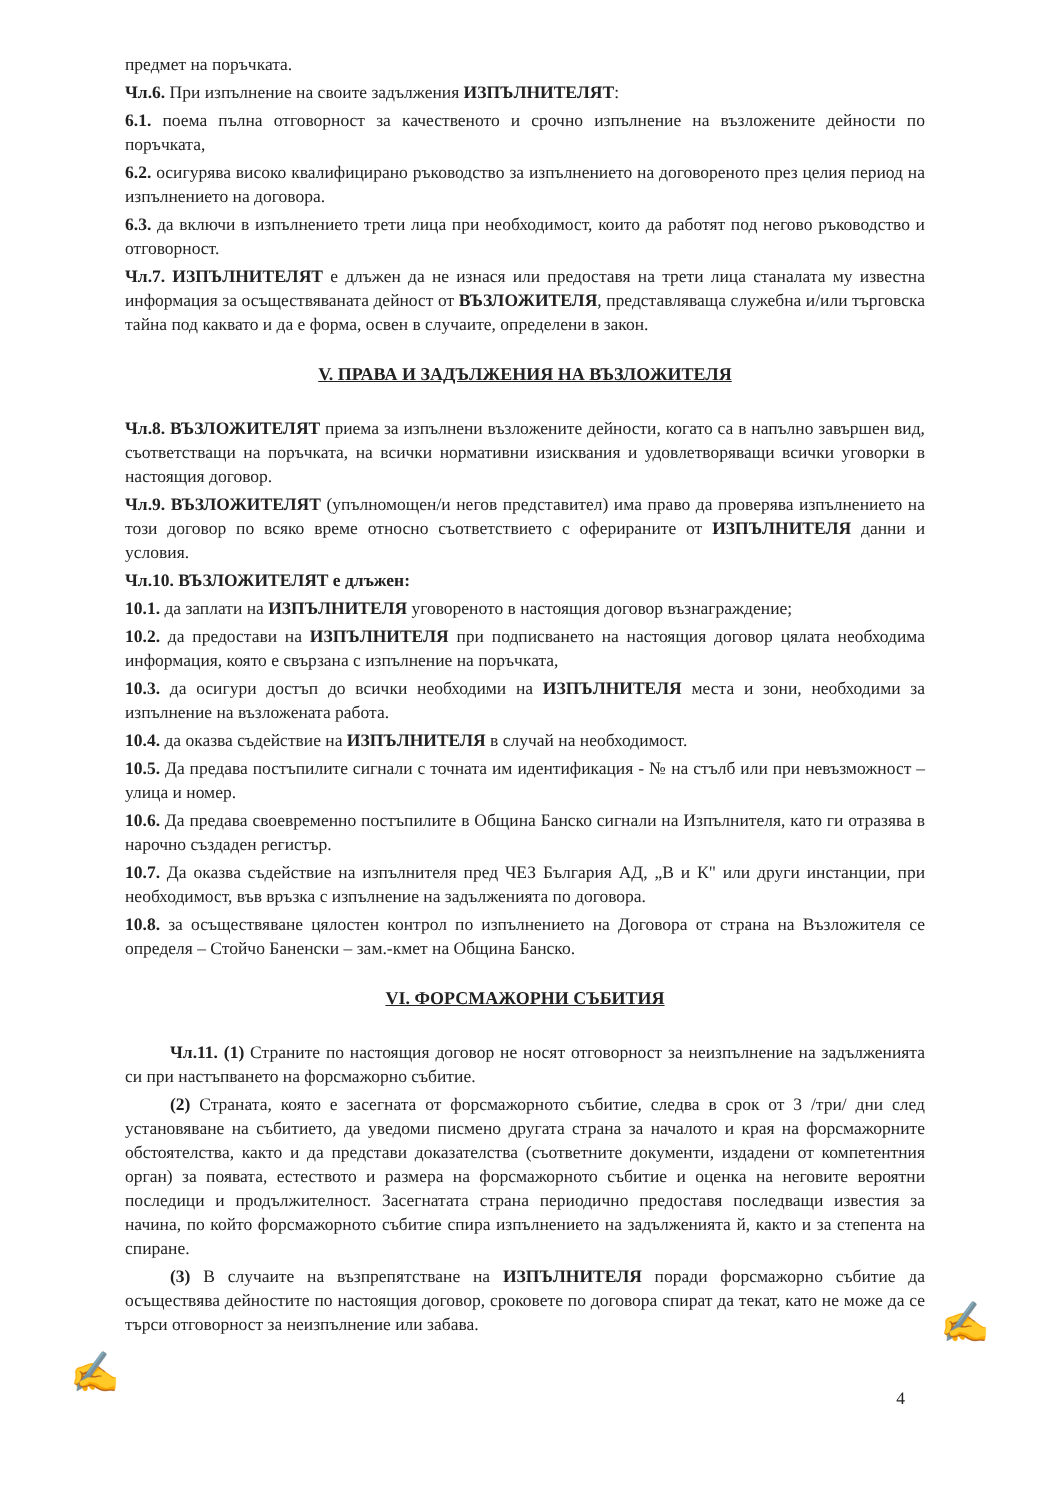предмет на поръчката.
Чл.6. При изпълнение на своите задължения ИЗПЪЛНИТЕЛЯТ:
6.1. поема пълна отговорност за качественото и срочно изпълнение на възложените дейности по поръчката,
6.2. осигурява високо квалифицирано ръководство за изпълнението на договореното през целия период на изпълнението на договора.
6.3. да включи в изпълнението трети лица при необходимост, които да работят под негово ръководство и отговорност.
Чл.7. ИЗПЪЛНИТЕЛЯТ е длъжен да не изнася или предоставя на трети лица станалата му известна информация за осъществяваната дейност от ВЪЗЛОЖИТЕЛЯ, представляваща служебна и/или търговска тайна под каквато и да е форма, освен в случаите, определени в закон.
V. ПРАВА И ЗАДЪЛЖЕНИЯ НА ВЪЗЛОЖИТЕЛЯ
Чл.8. ВЪЗЛОЖИТЕЛЯТ приема за изпълнени възложените дейности, когато са в напълно завършен вид, съответстващи на поръчката, на всички нормативни изисквания и удовлетворяващи всички уговорки в настоящия договор.
Чл.9. ВЪЗЛОЖИТЕЛЯТ (упълномощен/и негов представител) има право да проверява изпълнението на този договор по всяко време относно съответствието с офериранитe от ИЗПЪЛНИТЕЛЯ данни и условия.
Чл.10. ВЪЗЛОЖИТЕЛЯТ е длъжен:
10.1. да заплати на ИЗПЪЛНИТЕЛЯ уговореното в настоящия договор възнаграждение;
10.2. да предостави на ИЗПЪЛНИТЕЛЯ при подписването на настоящия договор цялата необходима информация, която е свързана с изпълнение на поръчката,
10.3. да осигури достъп до всички необходими на ИЗПЪЛНИТЕЛЯ места и зони, необходими за изпълнение на възложената работа.
10.4. да оказва съдействие на ИЗПЪЛНИТЕЛЯ в случай на необходимост.
10.5. Да предава постъпилите сигнали с точната им идентификация - № на стълб или при невъзможност – улица и номер.
10.6. Да предава своевременно постъпилите в Община Банско сигнали на Изпълнителя, като ги отразява в нарочно създаден регистър.
10.7. Да оказва съдействие на изпълнителя пред ЧЕЗ България АД, „В и К" или други инстанции, при необходимост, във връзка с изпълнение на задълженията по договора.
10.8. за осъществяване цялостен контрол по изпълнението на Договора от страна на Възложителя се определя – Стойчо Баненски – зам.-кмет на Община Банско.
VI. ФОРСМАЖОРНИ СЪБИТИЯ
Чл.11. (1) Страните по настоящия договор не носят отговорност за неизпълнение на задълженията си при настъпването на форсмажорно събитие.
(2) Страната, която е засегната от форсмажорното събитие, следва в срок от 3 /три/ дни след установяване на събитието, да уведоми писмено другата страна за началото и края на форсмажорните обстоятелства, както и да представи доказателства (съответните документи, издадени от компетентния орган) за появата, естеството и размера на форсмажорното събитие и оценка на неговите вероятни последици и продължителност. Засегнатата страна периодично предоставя последващи известия за начина, по който форсмажорното събитие спира изпълнението на задълженията й, както и за степента на спиране.
(3) В случаите на възпрепятстване на ИЗПЪЛНИТЕЛЯ поради форсмажорно събитие да осъществява дейностите по настоящия договор, сроковете по договора спират да текат, като не може да се търси отговорност за неизпълнение или забава.
4
✍
✍